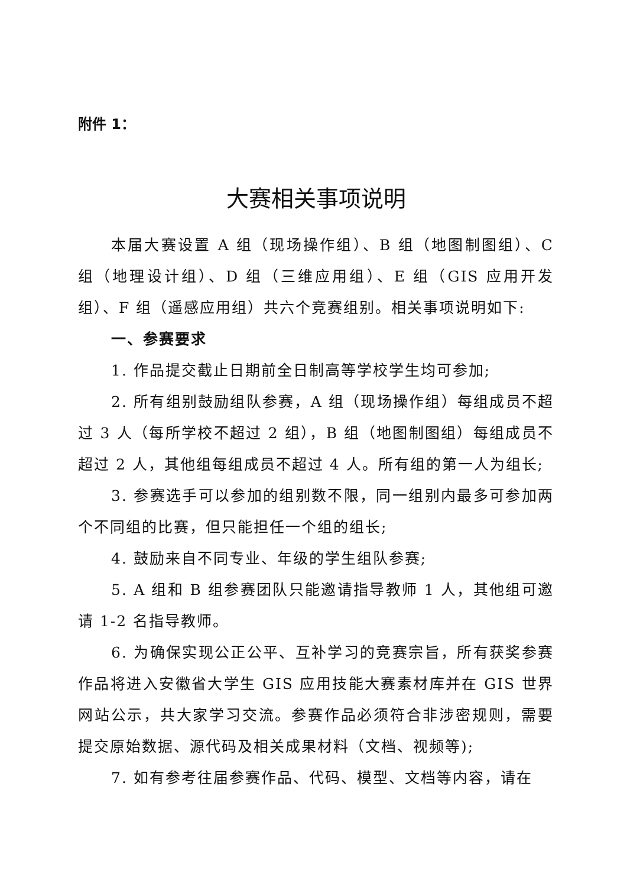附件 1：
大赛相关事项说明
本届大赛设置 A 组（现场操作组）、B 组（地图制图组）、C 组（地理设计组）、D 组（三维应用组）、E 组（GIS 应用开发组）、F 组（遥感应用组）共六个竞赛组别。相关事项说明如下:
一、参赛要求
1. 作品提交截止日期前全日制高等学校学生均可参加;
2. 所有组别鼓励组队参赛，A 组（现场操作组）每组成员不超过 3 人（每所学校不超过 2 组），B 组（地图制图组）每组成员不超过 2 人，其他组每组成员不超过 4 人。所有组的第一人为组长;
3. 参赛选手可以参加的组别数不限，同一组别内最多可参加两个不同组的比赛，但只能担任一个组的组长;
4. 鼓励来自不同专业、年级的学生组队参赛;
5. A 组和 B 组参赛团队只能邀请指导教师 1 人，其他组可邀请 1-2 名指导教师。
6. 为确保实现公正公平、互补学习的竞赛宗旨，所有获奖参赛作品将进入安徽省大学生 GIS 应用技能大赛素材库并在 GIS 世界网站公示，共大家学习交流。参赛作品必须符合非涉密规则，需要提交原始数据、源代码及相关成果材料（文档、视频等);
7. 如有参考往届参赛作品、代码、模型、文档等内容，请在